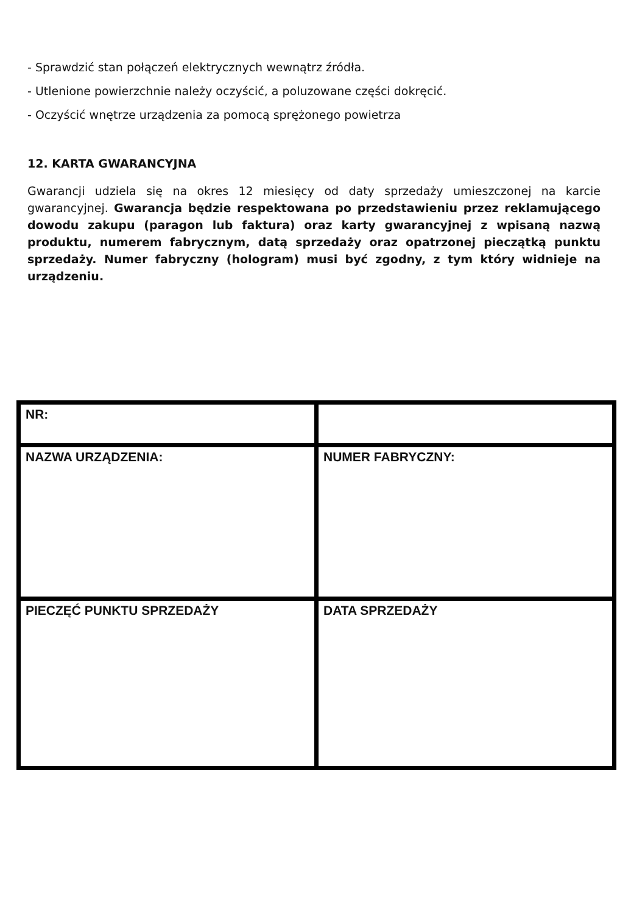- Sprawdzić stan połączeń elektrycznych wewnątrz źródła.
- Utlenione powierzchnie należy oczyścić, a poluzowane części dokręcić.
- Oczyścić wnętrze urządzenia za pomocą sprężonego powietrza
12. KARTA GWARANCYJNA
Gwarancji udziela się na okres 12 miesięcy od daty sprzedaży umieszczonej na karcie gwarancyjnej. Gwarancja będzie respektowana po przedstawieniu przez reklamującego dowodu zakupu (paragon lub faktura) oraz karty gwarancyjnej z wpisaną nazwą produktu, numerem fabrycznym, datą sprzedaży oraz opatrzonej pieczątką punktu sprzedaży. Numer fabryczny (hologram) musi być zgodny, z tym który widnieje na urządzeniu.
| NR: | |
| NAZWA URZĄDZENIA: | NUMER FABRYCZNY: |
| PIECZĘĆ PUNKTU SPRZEDAŻY | DATA SPRZEDAŻY |